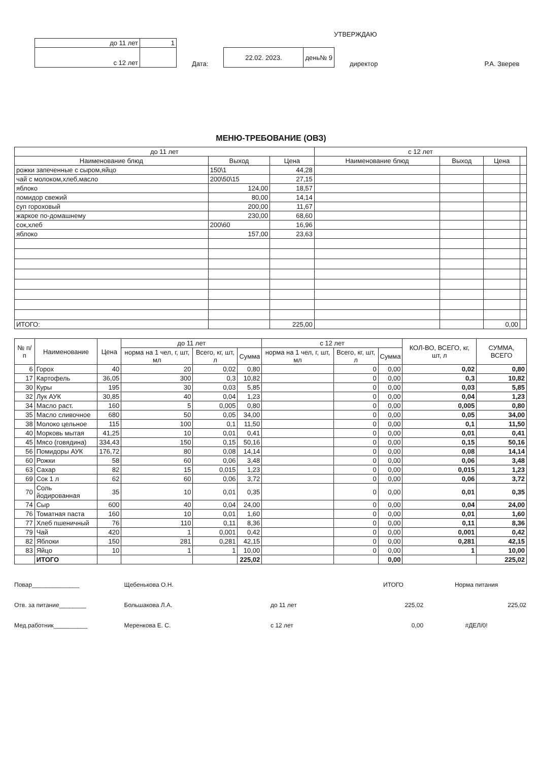УТВЕРЖДАЮ
| до 11 лет | 1 |
| с 12 лет | |
Дата:
| 22.02. 2023. | день№ 9 |
директор
Р.А. Зверев
МЕНЮ-ТРЕБОВАНИЕ (ОВЗ)
| до 11 лет | | | с 12 лет | | | |
| --- | --- | --- | --- | --- | --- | --- |
| Наименование блюд | Выход | Цена | Наименование блюд | Выход | Цена | |
| рожки запеченные с сыром,яйцо | 150\1 | 44,28 | | | | |
| чай с молоком,хлеб,масло | 200\50\15 | 27,15 | | | | |
| яблоко | 124,00 | 18,57 | | | | |
| помидор свежий | 80,00 | 14,14 | | | | |
| суп гороховый | 200,00 | 11,67 | | | | |
| жаркое по-домашнему | 230,00 | 68,60 | | | | |
| сок,хлеб | 200\60 | 16,96 | | | | |
| яблоко | 157,00 | 23,63 | | | | |
| ИТОГО: | | 225,00 | | | 0,00 | |
| № п/п | Наименование | Цена | до 11 лет | | | с 12 лет | | | КОЛ-ВО, ВСЕГО, кг, шт, л | СУММА, ВСЕГО |
| --- | --- | --- | --- | --- | --- | --- | --- | --- | --- | --- |
| | | | норма на 1 чел, г, шт, мл | Всего, кг, шт, л | Сумма | норма на 1 чел, г, шт, мл | Всего, кг, шт, л | Сумма | | |
| 6 | Горох | 40 | 20 | 0,02 | 0,80 | | 0 | 0,00 | 0,02 | 0,80 |
| 17 | Картофель | 36,05 | 300 | 0,3 | 10,82 | | 0 | 0,00 | 0,3 | 10,82 |
| 30 | Куры | 195 | 30 | 0,03 | 5,85 | | 0 | 0,00 | 0,03 | 5,85 |
| 32 | Лук АУК | 30,85 | 40 | 0,04 | 1,23 | | 0 | 0,00 | 0,04 | 1,23 |
| 34 | Масло раст. | 160 | 5 | 0,005 | 0,80 | | 0 | 0,00 | 0,005 | 0,80 |
| 35 | Масло сливочное | 680 | 50 | 0,05 | 34,00 | | 0 | 0,00 | 0,05 | 34,00 |
| 38 | Молоко цельное | 115 | 100 | 0,1 | 11,50 | | 0 | 0,00 | 0,1 | 11,50 |
| 40 | Морковь мытая | 41,25 | 10 | 0,01 | 0,41 | | 0 | 0,00 | 0,01 | 0,41 |
| 45 | Мясо (говядина) | 334,43 | 150 | 0,15 | 50,16 | | 0 | 0,00 | 0,15 | 50,16 |
| 56 | Помидоры АУК | 176,72 | 80 | 0,08 | 14,14 | | 0 | 0,00 | 0,08 | 14,14 |
| 60 | Рожки | 58 | 60 | 0,06 | 3,48 | | 0 | 0,00 | 0,06 | 3,48 |
| 63 | Сахар | 82 | 15 | 0,015 | 1,23 | | 0 | 0,00 | 0,015 | 1,23 |
| 69 | Сок 1 л | 62 | 60 | 0,06 | 3,72 | | 0 | 0,00 | 0,06 | 3,72 |
| 70 | Соль йодированная | 35 | 10 | 0,01 | 0,35 | | 0 | 0,00 | 0,01 | 0,35 |
| 74 | Сыр | 600 | 40 | 0,04 | 24,00 | | 0 | 0,00 | 0,04 | 24,00 |
| 76 | Томатная паста | 160 | 10 | 0,01 | 1,60 | | 0 | 0,00 | 0,01 | 1,60 |
| 77 | Хлеб пшеничный | 76 | 110 | 0,11 | 8,36 | | 0 | 0,00 | 0,11 | 8,36 |
| 79 | Чай | 420 | 1 | 0,001 | 0,42 | | 0 | 0,00 | 0,001 | 0,42 |
| 82 | Яблоки | 150 | 281 | 0,281 | 42,15 | | 0 | 0,00 | 0,281 | 42,15 |
| 83 | Яйцо | 10 | 1 | 1 | 10,00 | | 0 | 0,00 | 1 | 10,00 |
| | ИТОГО | | | | 225,02 | | | 0,00 | | 225,02 |
Повар______________
Отв. за питание________
Мед.работник__________
Щебенькова О.Н.
Большакова Л.А.
Меренкова Е. С.
| | ИТОГО | Норма питания |
| до 11 лет | 225,02 | 225,02 |
| с 12 лет | 0,00 | #ДЕЛ/0! |